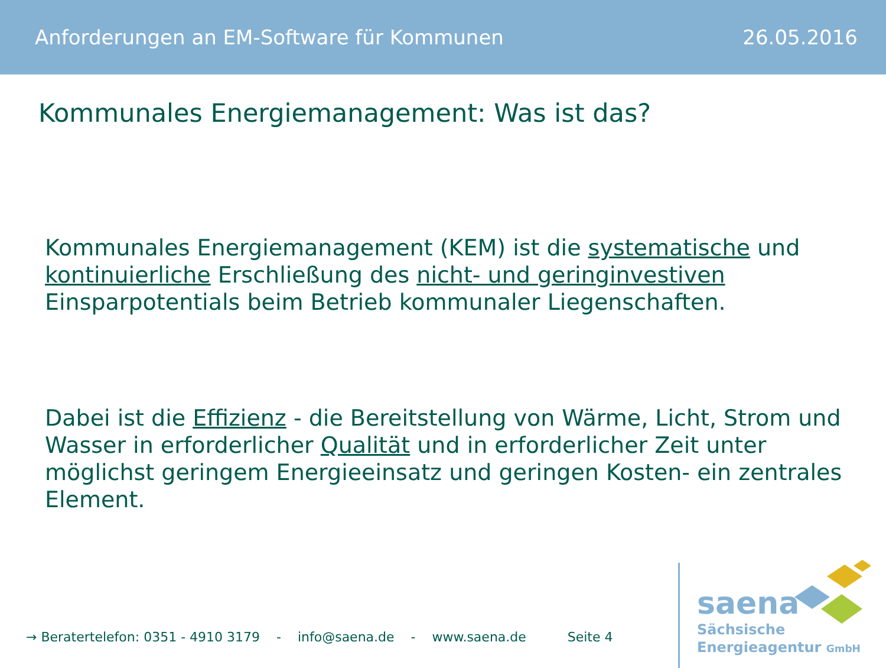Anforderungen an EM-Software für Kommunen 26.05.2016
Kommunales Energiemanagement: Was ist das?
Kommunales Energiemanagement (KEM) ist die systematische und kontinuierliche Erschließung des nicht- und geringinvestiven Einsparpotentials beim Betrieb kommunaler Liegenschaften.
Dabei ist die Effizienz - die Bereitstellung von Wärme, Licht, Strom und Wasser in erforderlicher Qualität und in erforderlicher Zeit unter möglichst geringem Energieeinsatz und geringen Kosten- ein zentrales Element.
→ Beratertelefon: 0351 - 4910 3179 - info@saena.de - www.saena.de Seite 4
saena
Sächsische
Energieagentur GmbH